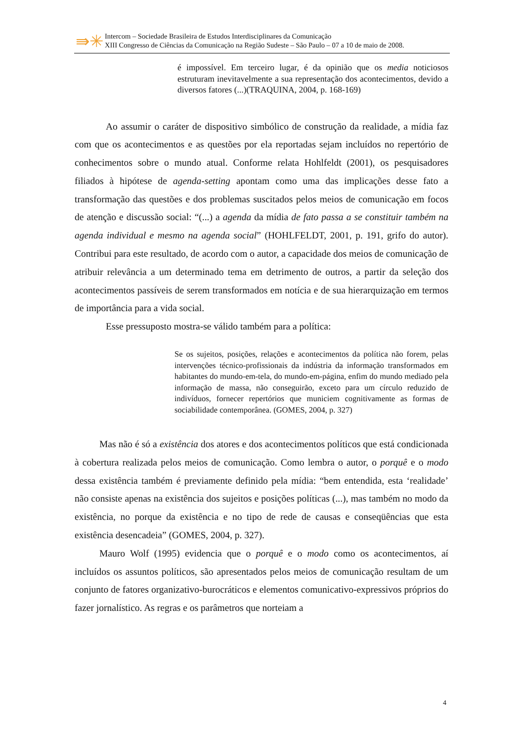⇛✳
Intercom – Sociedade Brasileira de Estudos Interdisciplinares da Comunicação
XIII Congresso de Ciências da Comunicação na Região Sudeste – São Paulo – 07 a 10 de maio de 2008.
é impossível. Em terceiro lugar, é da opinião que os media noticiosos estruturam inevitavelmente a sua representação dos acontecimentos, devido a diversos fatores (...)(TRAQUINA, 2004, p. 168-169)
Ao assumir o caráter de dispositivo simbólico de construção da realidade, a mídia faz com que os acontecimentos e as questões por ela reportadas sejam incluídos no repertório de conhecimentos sobre o mundo atual. Conforme relata Hohlfeldt (2001), os pesquisadores filiados à hipótese de agenda-setting apontam como uma das implicações desse fato a transformação das questões e dos problemas suscitados pelos meios de comunicação em focos de atenção e discussão social: “(...) a agenda da mídia de fato passa a se constituir também na agenda individual e mesmo na agenda social” (HOHLFELDT, 2001, p. 191, grifo do autor). Contribui para este resultado, de acordo com o autor, a capacidade dos meios de comunicação de atribuir relevância a um determinado tema em detrimento de outros, a partir da seleção dos acontecimentos passíveis de serem transformados em notícia e de sua hierarquização em termos de importância para a vida social.
Esse pressuposto mostra-se válido também para a política:
Se os sujeitos, posições, relações e acontecimentos da política não forem, pelas intervenções técnico-profissionais da indústria da informação transformados em habitantes do mundo-em-tela, do mundo-em-página, enfim do mundo mediado pela informação de massa, não conseguirão, exceto para um círculo reduzido de indivíduos, fornecer repertórios que municiem cognitivamente as formas de sociabilidade contemporânea. (GOMES, 2004, p. 327)
Mas não é só a existência dos atores e dos acontecimentos políticos que está condicionada à cobertura realizada pelos meios de comunicação. Como lembra o autor, o porquê e o modo dessa existência também é previamente definido pela mídia: “bem entendida, esta ‘realidade’ não consiste apenas na existência dos sujeitos e posições políticas (...), mas também no modo da existência, no porque da existência e no tipo de rede de causas e conseqüências que esta existência desencadeia” (GOMES, 2004, p. 327).
Mauro Wolf (1995) evidencia que o porquê e o modo como os acontecimentos, aí incluídos os assuntos políticos, são apresentados pelos meios de comunicação resultam de um conjunto de fatores organizativo-burocráticos e elementos comunicativo-expressivos próprios do fazer jornalístico. As regras e os parâmetros que norteiam a
4